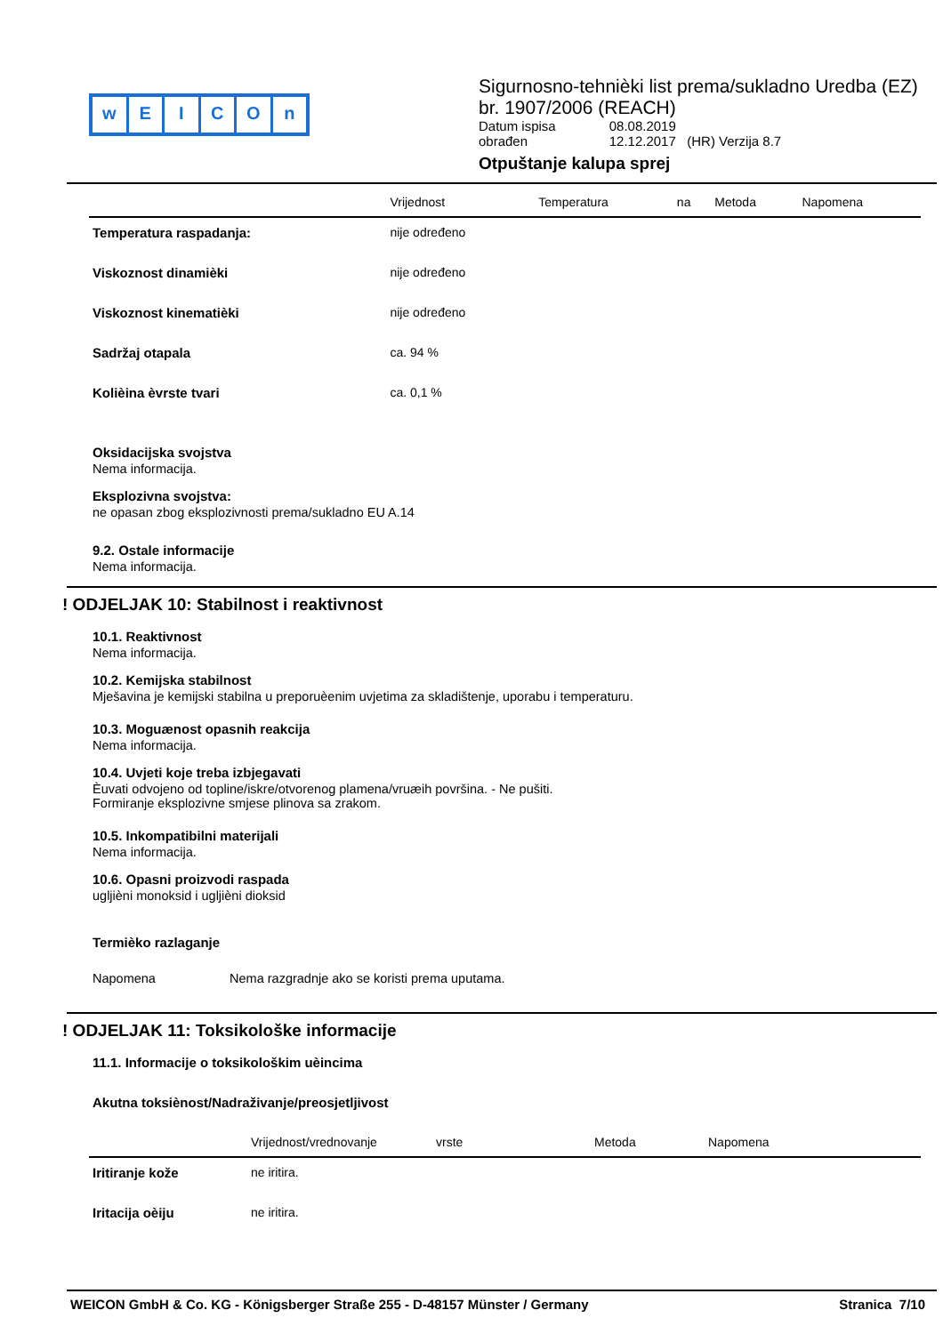wEICOn
Sigurnosno-tehnièki list prema/sukladno Uredba (EZ) br. 1907/2006 (REACH)
| Datum ispisa | 08.08.2019 |
| obrađen | 12.12.2017 (HR) Verzija 8.7 |
Otpuštanje kalupa sprej
| | Vrijednost | Temperatura | na | Metoda | Napomena |
| --- | --- | --- | --- | --- | --- |
| Temperatura raspadanja: | nije određeno | | | | |
| Viskoznost dinamièki | nije određeno | | | | |
| Viskoznost kinematièki | nije određeno | | | | |
| Sadržaj otapala | ca. 94 % | | | | |
| Kolièina èvrste tvari | ca. 0,1 % | | | | |
Oksidacijska svojstva
Nema informacija.
Eksplozivna svojstva:
ne opasan zbog eksplozivnosti prema/sukladno EU A.14
9.2. Ostale informacije
Nema informacija.
! ODJELJAK 10: Stabilnost i reaktivnost
10.1. Reaktivnost
Nema informacija.
10.2. Kemijska stabilnost
Mješavina je kemijski stabilna u preporuèenim uvjetima za skladištenje, uporabu i temperaturu.
10.3. Moguænost opasnih reakcija
Nema informacija.
10.4. Uvjeti koje treba izbjegavati
Èuvati odvojeno od topline/iskre/otvorenog plamena/vruæih površina. - Ne pušiti.
Formiranje eksplozivne smjese plinova sa zrakom.
10.5. Inkompatibilni materijali
Nema informacija.
10.6. Opasni proizvodi raspada
ugljièni monoksid i ugljièni dioksid
Termièko razlaganje
Napomena Nema razgradnje ako se koristi prema uputama.
! ODJELJAK 11: Toksikološke informacije
11.1. Informacije o toksikološkim uèincima
Akutna toksiènost/Nadraživanje/preosjetljivost
| | Vrijednost/vrednovanje | vrste | Metoda | Napomena |
| --- | --- | --- | --- | --- |
| Iritiranje kože | ne iritira. | | | |
| Iritacija oèiju | ne iritira. | | | |
WEICON GmbH & Co. KG - Königsberger Straße 255 - D-48157 Münster / Germany Stranica 7/10